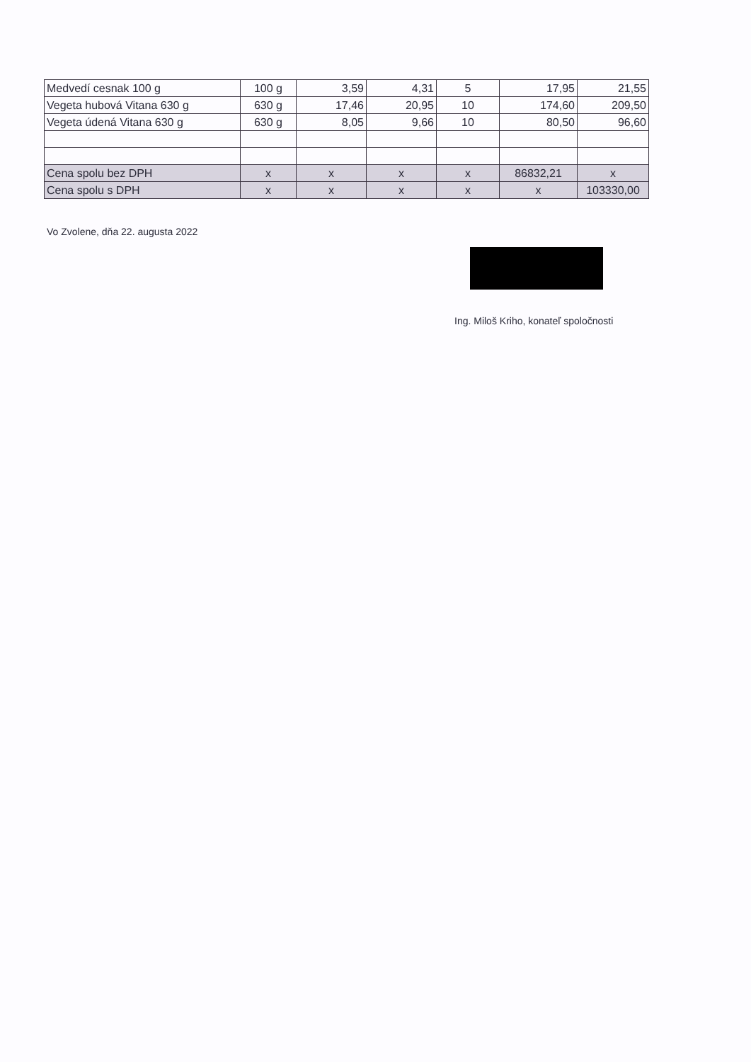| Medvedí cesnak 100 g | 100 g | 3,59 | 4,31 | 5 | 17,95 | 21,55 |
| Vegeta hubová Vitana 630 g | 630 g | 17,46 | 20,95 | 10 | 174,60 | 209,50 |
| Vegeta údená Vitana 630 g | 630 g | 8,05 | 9,66 | 10 | 80,50 | 96,60 |
| Cena spolu bez DPH | x | x | x | x | 86832,21 | x |
| Cena spolu s DPH | x | x | x | x | x | 103330,00 |
Vo Zvolene, dňa 22. augusta 2022
Ing. Miloš Kriho, konateľ spoločnosti